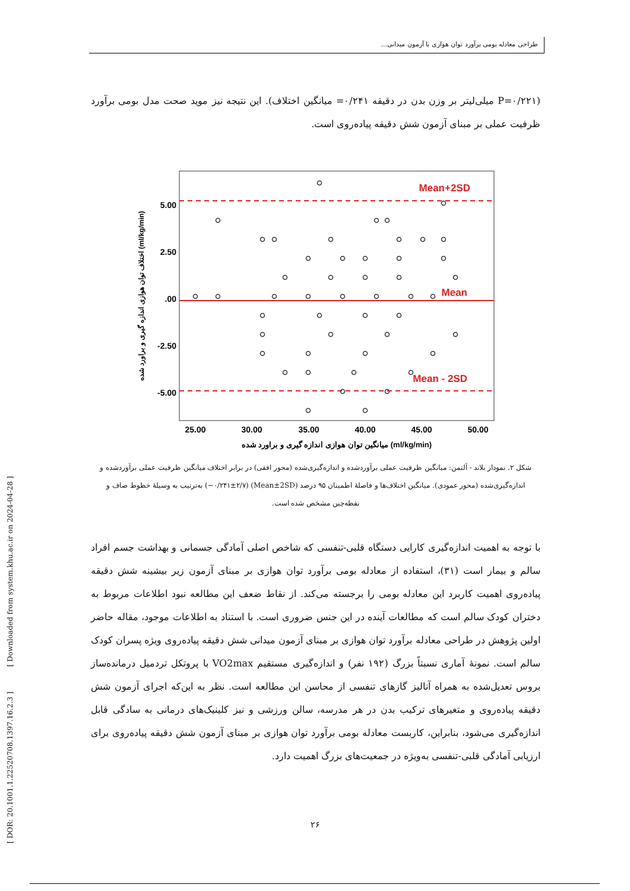طراحی معادله بومی برآورد توان هوازی با آزمون میدانی...
(P=۰/۲۲۱ میلی‌لیتر بر وزن بدن در دقیقه ۰/۲۴۱= میانگین اختلاف). این نتیجه نیز موید صحت مدل بومی برآورد ظرفیت عملی بر مبنای آزمون شش دقیقه پیاده‌روی است.
Mean+2SD
Mean
Mean - 2SD
5.00
2.50
.00
-2.50
-5.00
25.00
30.00
35.00
40.00
45.00
50.00
میانگین توان هوازی اندازه گیری و براورد شده (ml/kg/min)
اختلاف توان هوازی اندازه گیری و براورد شده (ml/kg/min)
شکل ۲. نمودار بلاند - آلتمن: میانگین ظرفیت عملی برآوردشده و اندازه‌گیری‌شده (محور افقی) در برابر اختلاف میانگین ظرفیت عملی برآوردشده و اندازه‌گیری‌شده (محور عمودی). میانگین اختلاف‌ها و فاصلهٔ اطمینان ۹۵ درصد (Mean±2SD) (۰/۲۴۱±۲/۷−) به‌ترتیب به وسیلهٔ خطوط صاف و نقطه‌چین مشخص شده است.
با توجه به اهمیت اندازه‌گیری کارایی دستگاه قلبی-تنفسی که شاخص اصلی آمادگی جسمانی و بهداشت جسم افراد سالم و بیمار است (۳۱)، استفاده از معادله بومی برآورد توان هوازی بر مبنای آزمون زیر بیشینه شش دقیقه پیاده‌روی اهمیت کاربرد این معادله بومی را برجسته می‌کند. از نقاط ضعف این مطالعه نبود اطلاعات مربوط به دختران کودک سالم است که مطالعات آینده در این جنس ضروری است. با استناد به اطلاعات موجود، مقاله حاضر اولین پژوهش در طراحی معادله برآورد توان هوازی بر مبنای آزمون میدانی شش دقیقه پیاده‌روی ویژه پسران کودک سالم است. نمونهٔ آماری نسبتاً بزرگ (۱۹۲ نفر) و اندازه‌گیری مستقیم VO2max با پروتکل تردمیل درمانده‌ساز بروس تعدیل‌شده به همراه آنالیز گازهای تنفسی از محاسن این مطالعه است. نظر به این‌که اجرای آزمون شش دقیقه پیاده‌روی و متغیرهای ترکیب بدن در هر مدرسه، سالن ورزشی و نیز کلینیک‌های درمانی به سادگی قابل اندازه‌گیری می‌شود، بنابراین، کاربست معادله بومی برآورد توان هوازی بر مبنای آزمون شش دقیقه پیاده‌روی برای ارزیابی آمادگی قلبی-تنفسی به‌ویژه در جمعیت‌های بزرگ اهمیت دارد.
[ DOR: 20.1001.1.22520708.1397.16.2.3 ] [ Downloaded from system.khu.ac.ir on 2024-04-28 ]
۲۶